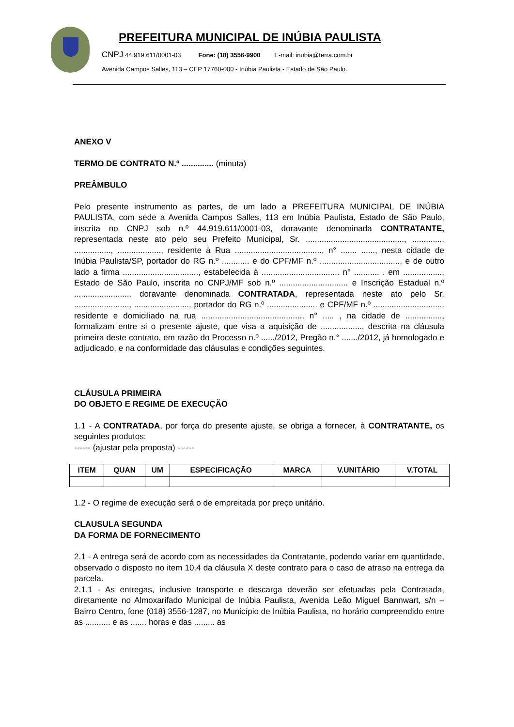PREFEITURA MUNICIPAL DE INÚBIA PAULISTA
CNPJ 44.919.611/0001-03 Fone: (18) 3556-9900 E-mail: inubia@terra.com.br
Avenida Campos Salles, 113 – CEP 17760-000 - Inúbia Paulista - Estado de São Paulo.
ANEXO V
TERMO DE CONTRATO N.º .............. (minuta)
PREÂMBULO
Pelo presente instrumento as partes, de um lado a PREFEITURA MUNICIPAL DE INÚBIA PAULISTA, com sede a Avenida Campos Salles, 113 em Inúbia Paulista, Estado de São Paulo, inscrita no CNPJ sob n.º 44.919.611/0001-03, doravante denominada CONTRATANTE, representada neste ato pelo seu Prefeito Municipal, Sr. ..........................................., ............., ................, ..................., residente à Rua ......................................, n° ....... ......, nesta cidade de Inúbia Paulista/SP, portador do RG n.º ............ e do CPF/MF n.º ..................................., e de outro lado a firma ................................., estabelecida à .................................. n° ........... . em ................., Estado de São Paulo, inscrita no CNPJ/MF sob n.º .............................. e Inscrição Estadual n.º ........................, doravante denominada CONTRATADA, representada neste ato pelo Sr. ........................, ........................, portador do RG n.º ...................... e CPF/MF n.º ............................... residente e domiciliado na rua ............................................, n° ..... , na cidade de ................, formalizam entre si o presente ajuste, que visa a aquisição de .................., descrita na cláusula primeira deste contrato, em razão do Processo n.º ....../2012, Pregão n.° ......./2012, já homologado e adjudicado, e na conformidade das cláusulas e condições seguintes.
CLÁUSULA PRIMEIRA
DO OBJETO E REGIME DE EXECUÇÃO
1.1 - A CONTRATADA, por força do presente ajuste, se obriga a fornecer, à CONTRATANTE, os seguintes produtos:
------ (ajustar pela proposta) ------
| ITEM | QUAN | UM | ESPECIFICAÇÃO | MARCA | V.UNITÁRIO | V.TOTAL |
| --- | --- | --- | --- | --- | --- | --- |
1.2 - O regime de execução será o de empreitada por preço unitário.
CLAUSULA SEGUNDA
DA FORMA DE FORNECIMENTO
2.1 - A entrega será de acordo com as necessidades da Contratante, podendo variar em quantidade, observado o disposto no item 10.4 da cláusula X deste contrato para o caso de atraso na entrega da parcela.
2.1.1 - As entregas, inclusive transporte e descarga deverão ser efetuadas pela Contratada, diretamente no Almoxarifado Municipal de Inúbia Paulista, Avenida Leão Miguel Bannwart, s/n – Bairro Centro, fone (018) 3556-1287, no Município de Inúbia Paulista, no horário compreendido entre as ........... e as ....... horas e das ......... as